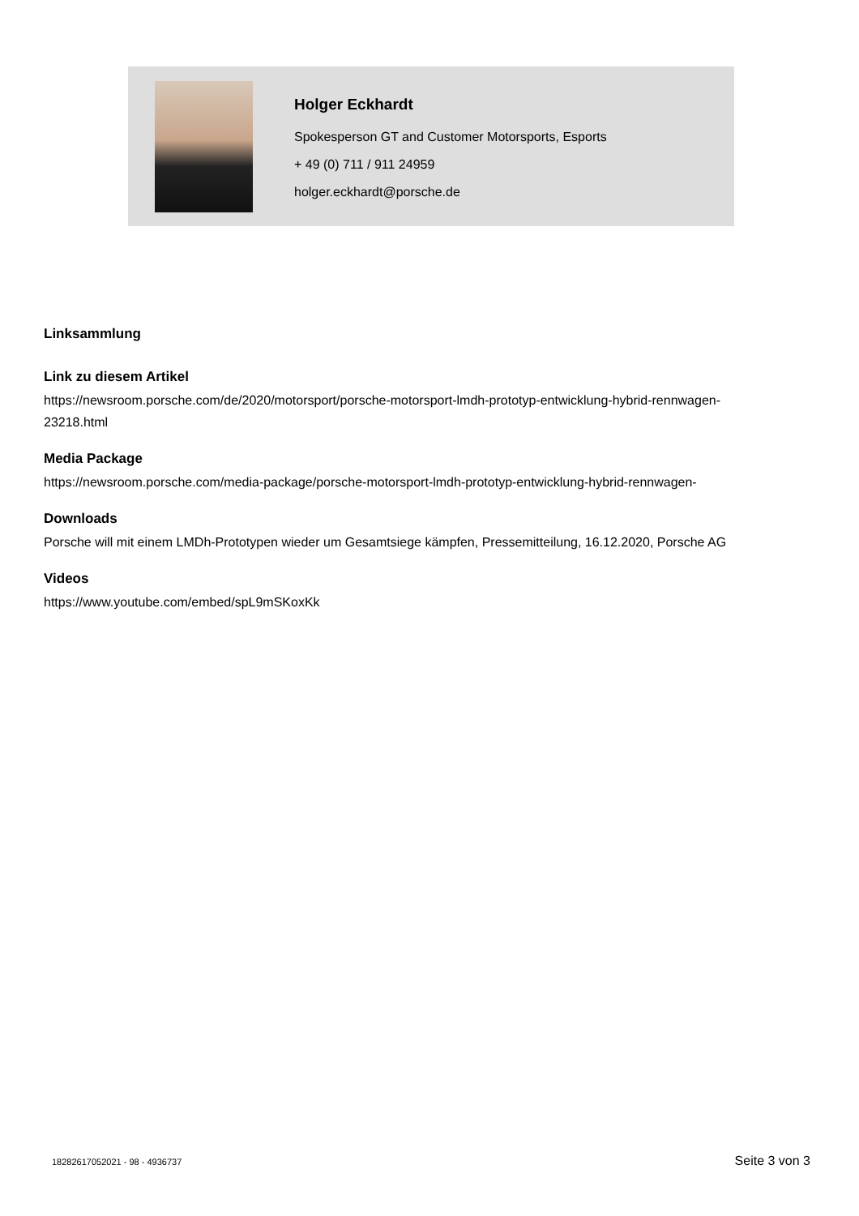Holger Eckhardt
Spokesperson GT and Customer Motorsports, Esports
+ 49 (0) 711 / 911 24959
holger.eckhardt@porsche.de
Linksammlung
Link zu diesem Artikel
https://newsroom.porsche.com/de/2020/motorsport/porsche-motorsport-lmdh-prototyp-entwicklung-hybrid-rennwagen-23218.html
Media Package
https://newsroom.porsche.com/media-package/porsche-motorsport-lmdh-prototyp-entwicklung-hybrid-rennwagen-
Downloads
Porsche will mit einem LMDh-Prototypen wieder um Gesamtsiege kämpfen, Pressemitteilung, 16.12.2020, Porsche AG
Videos
https://www.youtube.com/embed/spL9mSKoxKk
18282617052021 - 98 - 4936737 Seite 3 von 3